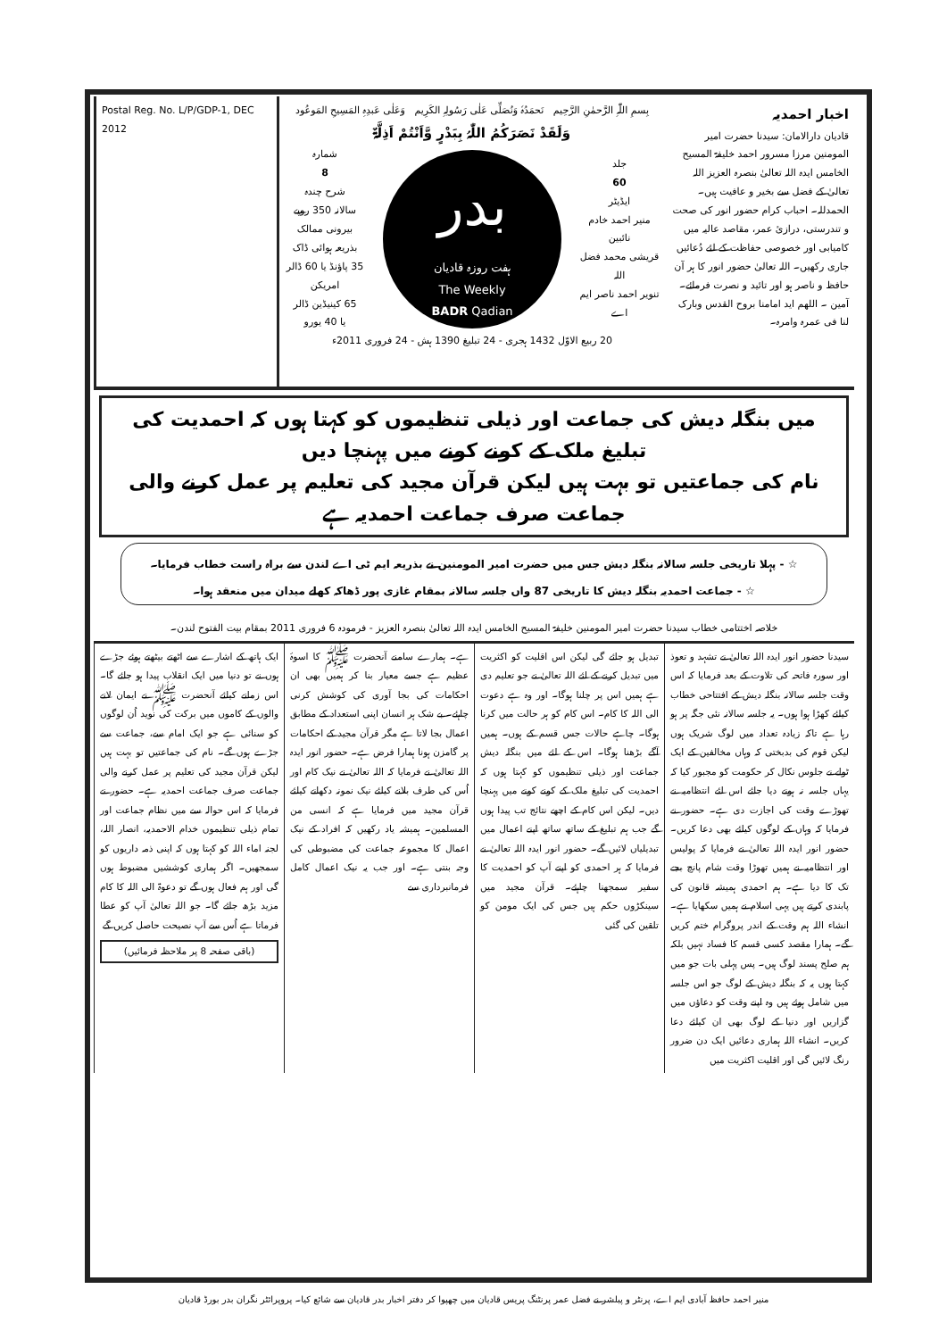اخبار احمدیہ
قادیان دارالامان: سیدنا حضرت امیر المومنین مرزا مسرور احمد خلیفۃ المسیح الخامس ایدہ اللہ تعالیٰ بنصرہ العزیز اللہ تعالیٰ کے فضل سے بخیر و عافیت ہیں۔ الحمدللہ۔ احباب کرام حضور انور کی صحت و تندرستی، درازیٔ عمر، مقاصد عالیہ میں کامیابی اور خصوصی حفاظت کے لئے دُعائیں جاری رکھیں۔ اللہ تعالیٰ حضور انور کا ہر آن حافظ و ناصر ہو اور تائید و نصرت فرمائے۔ آمین ۔ اللھم اید امامنا بروح القدس وبارک لنا فی عمرہ وامرہ۔
بِسمِ اللّٰہِ الرَّحمٰنِ الرَّحِیم نَحمَدُہٗ وَنُصَلِّی عَلٰی رَسُولِہِ الکَرِیم وَعَلٰی عَبدِہِ المَسِیحِ المَوعُود
وَلَقَدْ نَصَرَکُمُ اللّٰہُ بِبَدْرٍ وَّاَنْتُمْ اَذِلَّۃٌ
جلد
60
ایڈیٹر
منیر احمد خادم
نائبین
قریشی محمد فضل اللہ
تنویر احمد ناصر ایم اے
بدر
ہفت روزہ قادیان
The Weekly
BADR Qadian
شمارہ
8
شرح چندہ
سالانہ 350 روپے
بیرونی ممالک
بذریعہ ہوائی ڈاک
35 پاؤنڈ یا 60 ڈالر امریکن
65 کینیڈین ڈالر
یا 40 یورو
20 ربیع الاوّل 1432 ہجری - 24 تبلیغ 1390 ہش - 24 فروری 2011ء
Postal Reg. No. L/P/GDP-1, DEC 2012
میں بنگلہ دیش کی جماعت اور ذیلی تنظیموں کو کہتا ہوں کہ احمدیت کی تبلیغ ملک کے کونے کونے میں پہنچا دیں
نام کی جماعتیں تو بہت ہیں لیکن قرآن مجید کی تعلیم پر عمل کرنے والی جماعت صرف جماعت احمدیہ ہے
☆ - پہلا تاریخی جلسہ سالانہ بنگلہ دیش جس میں حضرت امیر المومنین نے بذریعہ ایم ٹی اے لندن سے براہ راست خطاب فرمایا۔
☆ - جماعت احمدیہ بنگلہ دیش کا تاریخی 87 واں جلسہ سالانہ بمقام غازی پور ڈھاکہ کھلے میدان میں منعقد ہوا۔
خلاصہ اختتامی خطاب سیدنا حضرت امیر المومنین خلیفۃ المسیح الخامس ایدہ اللہ تعالیٰ بنصرہ العزیز - فرمودہ 6 فروری 2011 بمقام بیت الفتوح لندن۔
سیدنا حضور انور ایدہ اللہ تعالیٰ نے تشہد و تعوذ اور سورہ فاتحہ کی تلاوت کے بعد فرمایا کہ اس وقت جلسہ سالانہ بنگلہ دیش کے افتتاحی خطاب کیلئے کھڑا ہوا ہوں۔ یہ جلسہ سالانہ نئی جگہ پر ہو رہا ہے تاکہ زیادہ تعداد میں لوگ شریک ہوں لیکن قوم کی بدبختی کہ وہاں مخالفین کے ایک ٹولے نے جلوس نکال کر حکومت کو مجبور کیا کہ یہاں جلسہ نہ ہونے دیا جائے اس لئے انتظامیہ نے تھوڑے وقت کی اجازت دی ہے۔ حضور نے فرمایا کہ وہاں کے لوگوں کیلئے بھی دعا کریں۔ حضور انور ایدہ اللہ تعالیٰ نے فرمایا کہ پولیس اور انتظامیہ نے ہمیں تھوڑا وقت شام پانچ بجے تک کا دیا ہے۔ ہم احمدی ہمیشہ قانون کی پابندی کرتے ہیں یہی اسلام نے ہمیں سکھایا ہے۔ انشاء اللہ ہم وقت کے اندر پروگرام ختم کریں گے۔ ہمارا مقصد کسی قسم کا فساد نہیں بلکہ ہم صلح پسند لوگ ہیں۔ پس پہلی بات جو میں کہتا ہوں یہ کہ بنگلہ دیش کے لوگ جو اس جلسہ میں شامل ہوئے ہیں وہ اپنے وقت کو دعاؤں میں گزاریں اور دنیا کے لوگ بھی ان کیلئے دعا کریں۔ انشاء اللہ ہماری دعائیں ایک دن ضرور رنگ لائیں گی اور اقلیت اکثریت میں
تبدیل ہو جائے گی لیکن اس اقلیت کو اکثریت میں تبدیل کرنے کے لئے اللہ تعالیٰ نے جو تعلیم دی ہے ہمیں اس پر چلنا ہوگا۔ اور وہ ہے دعوت الی اللہ کا کام۔ اس کام کو ہر حالت میں کرنا ہوگا۔ چاہے حالات جس قسم کے ہوں۔ ہمیں آگے بڑھنا ہوگا۔ اس کے لئے میں بنگلہ دیش جماعت اور ذیلی تنظیموں کو کہتا ہوں کہ احمدیت کی تبلیغ ملک کے کونے کونے میں پہنچا دیں۔ لیکن اس کام کے اچھے نتائج تب پیدا ہوں گے جب ہم تبلیغ کے ساتھ ساتھ اپنے اعمال میں تبدیلیاں لائیں گے۔ حضور انور ایدہ اللہ تعالیٰ نے فرمایا کہ ہر احمدی کو اپنے آپ کو احمدیت کا سفیر سمجھنا چاہئے۔ قرآن مجید میں سینکڑوں حکم ہیں جس کی ایک مومن کو تلقین کی گئی
ہے۔ ہمارے سامنے آنحضرت ﷺ کا اسوۂ عظیم ہے جسے معیار بنا کر ہمیں بھی ان احکامات کی بجا آوری کی کوشش کرنی چاہئے۔ بے شک ہر انسان اپنی استعداد کے مطابق اعمال بجا لاتا ہے مگر قرآن مجید کے احکامات پر گامزن ہونا ہمارا فرض ہے۔ حضور انور ایدہ اللہ تعالیٰ نے فرمایا کہ اللہ تعالیٰ نے نیک کام اور اُس کی طرف بلانے کیلئے نیک نمونہ دکھانے کیلئے قرآن مجید میں فرمایا ہے کہ انسی من المسلمین۔ ہمیشہ یاد رکھیں کہ افراد کے نیک اعمال کا مجموعہ جماعت کی مضبوطی کی وجہ بنتی ہے۔ اور جب یہ نیک اعمال کامل فرمانبرداری سے
ایک ہاتھ کے اشارے سے اٹھتے بیٹھتے ہوئے جڑے ہوں نے تو دنیا میں ایک انقلاب پیدا ہو جائے گا۔ اس زمانے کیلئے آنحضرت ﷺ نے ایمان لانے والوں کے کاموں میں برکت کی نوید اُن لوگوں کو سنائی ہے جو ایک امام سے، جماعت سے جڑے ہوں گے۔ نام کی جماعتیں تو بہت ہیں لیکن قرآن مجید کی تعلیم پر عمل کرنے والی جماعت صرف جماعت احمدیہ ہے۔ حضور نے فرمایا کہ اس حوالہ سے میں نظام جماعت اور تمام ذیلی تنظیموں خدام الاحمدیہ، انصار اللہ، لجنہ اماء اللہ کو کہتا ہوں کہ اپنی ذمہ داریوں کو سمجھیں۔ اگر ہماری کوششیں مضبوط ہوں گی اور ہم فعال ہوں گے تو دعوۃ الی اللہ کا کام مزید بڑھ جائے گا۔ جو اللہ تعالیٰ آپ کو عطا فرماتا ہے اُس سے آپ نصیحت حاصل کریں گے
(باقی صفحہ 8 پر ملاحظہ فرمائیں)
منیر احمد حافظ آبادی ایم اے، پرنٹر و پبلشر نے فضل عمر پرنٹنگ پریس قادیان میں چھپوا کر دفتر اخبار بدر قادیان سے شائع کیا۔ پروپرائٹر نگران بدر بورڈ قادیان